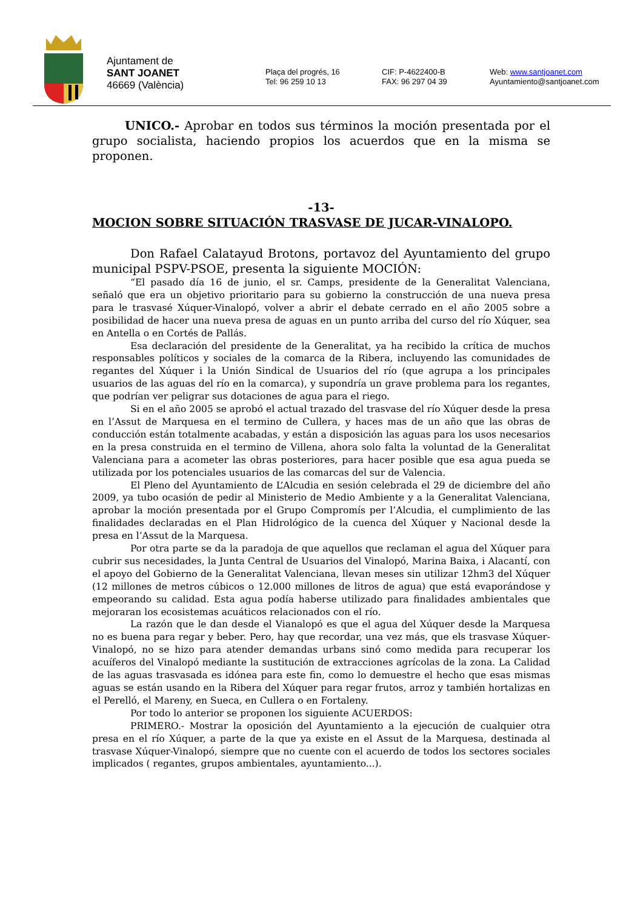Ajuntament de
SANT JOANET
46669 (València)
Plaça del progrés, 16
Tel: 96 259 10 13
CIF: P-4622400-B
FAX: 96 297 04 39
Web: www.santjoanet.com
Ayuntamiento@santjoanet.com
UNICO.- Aprobar en todos sus términos la moción presentada por el grupo socialista, haciendo propios los acuerdos que en la misma se proponen.
-13-
MOCION SOBRE SITUACIÓN TRASVASE DE JUCAR-VINALOPO.
Don Rafael Calatayud Brotons, portavoz del Ayuntamiento del grupo municipal PSPV-PSOE, presenta la siguiente MOCIÓN:
“El pasado día 16 de junio, el sr. Camps, presidente de la Generalitat Valenciana, señaló que era un objetivo prioritario para su gobierno la construcción de una nueva presa para le trasvasé Xúquer-Vinalopó, volver a abrir el debate cerrado en el año 2005 sobre a posibilidad de hacer una nueva presa de aguas en un punto arriba del curso del río Xúquer, sea en Antella o en Cortés de Pallás.
Esa declaración del presidente de la Generalitat, ya ha recibido la crítica de muchos responsables políticos y sociales de la comarca de la Ribera, incluyendo las comunidades de regantes del Xúquer i la Unión Sindical de Usuarios del río (que agrupa a los principales usuarios de las aguas del río en la comarca), y supondría un grave problema para los regantes, que podrían ver peligrar sus dotaciones de agua para el riego.
Si en el año 2005 se aprobó el actual trazado del trasvase del río Xúquer desde la presa en l’Assut de Marquesa en el termino de Cullera, y haces mas de un año que las obras de conducción están totalmente acabadas, y están a disposición las aguas para los usos necesarios en la presa construida en el termino de Villena, ahora solo falta la voluntad de la Generalitat Valenciana para a acometer las obras posteriores, para hacer posible que esa agua pueda se utilizada por los potenciales usuarios de las comarcas del sur de Valencia.
El Pleno del Ayuntamiento de L’Alcudia en sesión celebrada el 29 de diciembre del año 2009, ya tubo ocasión de pedir al Ministerio de Medio Ambiente y a la Generalitat Valenciana, aprobar la moción presentada por el Grupo Compromís per l’Alcudia, el cumplimiento de las finalidades declaradas en el Plan Hidrológico de la cuenca del Xúquer y Nacional desde la presa en l’Assut de la Marquesa.
Por otra parte se da la paradoja de que aquellos que reclaman el agua del Xúquer para cubrir sus necesidades, la Junta Central de Usuarios del Vinalopó, Marina Baixa, i Alacantí, con el apoyo del Gobierno de la Generalitat Valenciana, llevan meses sin utilizar 12hm3 del Xúquer (12 millones de metros cúbicos o 12.000 millones de litros de agua) que está evaporándose y empeorando su calidad. Esta agua podía haberse utilizado para finalidades ambientales que mejoraran los ecosistemas acuáticos relacionados con el río.
La razón que le dan desde el Vianalopó es que el agua del Xúquer desde la Marquesa no es buena para regar y beber. Pero, hay que recordar, una vez más, que els trasvase Xúquer-Vinalopó, no se hizo para atender demandas urbans sinó como medida para recuperar los acuíferos del Vinalopó mediante la sustitución de extracciones agrícolas de la zona. La Calidad de las aguas trasvasada es idónea para este fin, como lo demuestre el hecho que esas mismas aguas se están usando en la Ribera del Xúquer para regar frutos, arroz y también hortalizas en el Perelló, el Mareny, en Sueca, en Cullera o en Fortaleny.
Por todo lo anterior se proponen los siguiente ACUERDOS:
PRIMERO.- Mostrar la oposición del Ayuntamiento a la ejecución de cualquier otra presa en el río Xúquer, a parte de la que ya existe en el Assut de la Marquesa, destinada al trasvase Xúquer-Vinalopó, siempre que no cuente con el acuerdo de todos los sectores sociales implicados ( regantes, grupos ambientales, ayuntamiento...).